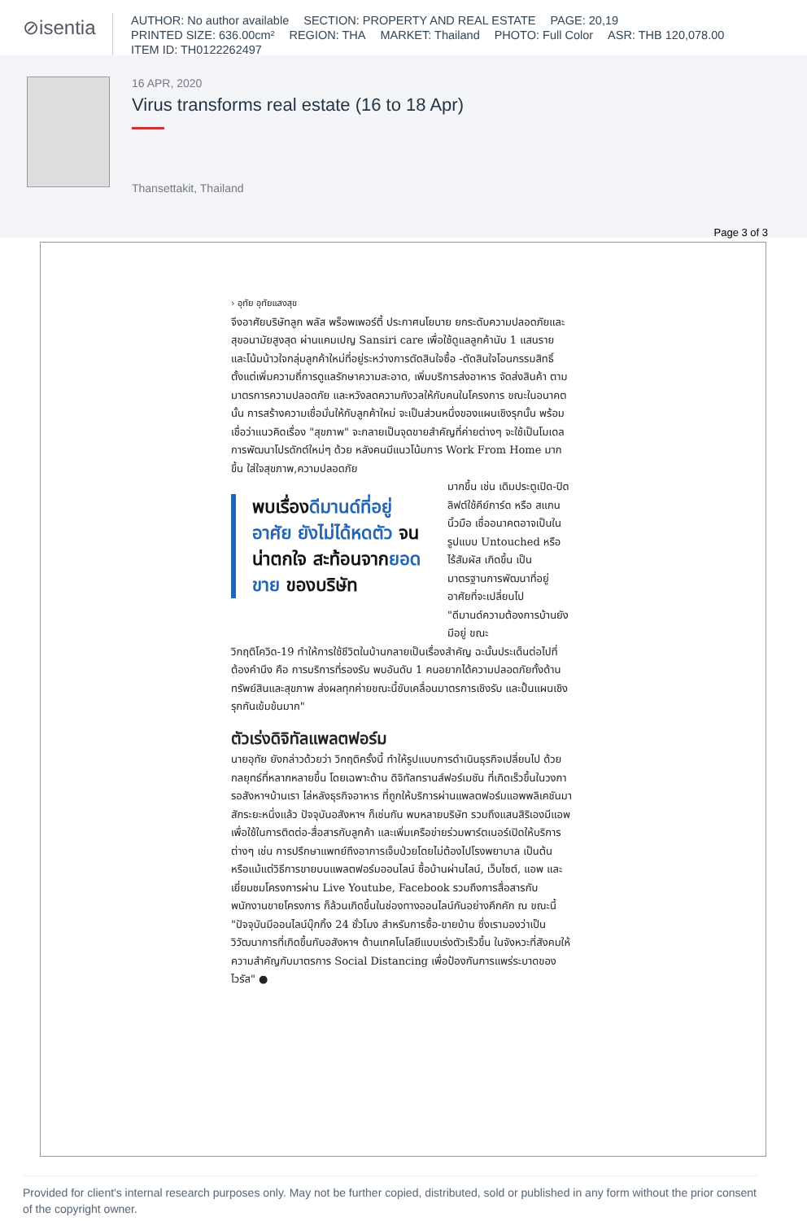⊘isentia
AUTHOR: No author available SECTION: PROPERTY AND REAL ESTATE PAGE: 20,19
PRINTED SIZE: 636.00cm² REGION: THA MARKET: Thailand PHOTO: Full Color ASR: THB 120,078.00
ITEM ID: TH0122262497
16 APR, 2020
Virus transforms real estate (16 to 18 Apr)
Thansettakit, Thailand
Page 3 of 3
› อุทัย อุทัยแสงสุข
จึงอาศัยบริษัทลูก พลัส พร็อพเพอร์ตี้ ประกาศนโยบาย ยกระดับความปลอดภัยและสุขอนามัยสูงสุด ผ่านแคมเปญ Sansiri care เพื่อใช้ดูแลลูกค้านับ 1 แสนราย และโน้มน้าวใจกลุ่มลูกค้าใหม่ที่อยู่ระหว่างการตัดสินใจซื้อ -ตัดสินใจโอนกรรมสิทธิ์ ตั้งแต่เพิ่มความถี่การดูแลรักษาความสะอาด, เพิ่มบริการส่งอาหาร จัดส่งสินค้า ตามมาตรการความปลอดภัย และหวังลดความกังวลให้กับคนในโครงการ ขณะในอนาคตนั้น การสร้างความเชื่อมั่นให้กับลูกค้าใหม่ จะเป็นส่วนหนึ่งของแผนเชิงรุกนั้น พร้อมเชื่อว่าแนวคิดเรื่อง "สุขภาพ" จะกลายเป็นจุดขายสำคัญที่ค่ายต่างๆ จะใช้เป็นโมเดลการพัฒนาโปรดักต์ใหม่ๆ ด้วย หลังคนมีแนวโน้มการ Work From Home มากขึ้น ใส่ใจสุขภาพ,ความปลอดภัย
พบเรื่องดีมานด์ที่อยู่อาศัย ยังไม่ได้หดตัว จนน่าตกใจ สะท้อนจากยอดขาย ของบริษัท
มากขึ้น เช่น เดิมประตูเปิด-ปิดลิฟต์ใช้คีย์การ์ด หรือ สแกนนิ้วมือ เชื่ออนาคตอาจเป็นในรูปแบบ Untouched หรือ ไร้สัมผัส เกิดขึ้น เป็นมาตรฐานการพัฒนาที่อยู่อาศัยที่จะเปลี่ยนไป
"ดีมานด์ความต้องการบ้านยังมีอยู่ ขณะ
วิกฤติโควิด-19 ทำให้การใช้ชีวิตในบ้านกลายเป็นเรื่องสำคัญ ฉะนั้นประเด็นต่อไปที่ต้องคำนึง คือ การบริการที่รองรับ พบอันดับ 1 คนอยากได้ความปลอดภัยทั้งด้านทรัพย์สินและสุขภาพ ส่งผลทุกค่ายขณะนี้ขับเคลื่อนมาตรการเชิงรับ และปั้นแผนเชิงรุกกันเข้มข้นมาก"
ตัวเร่งดิจิทัลแพลตฟอร์ม
นายอุทัย ยังกล่าวด้วยว่า วิกฤติครั้งนี้ ทำให้รูปแบบการดำเนินธุรกิจเปลี่ยนไป ด้วยกลยุทธ์ที่หลากหลายขึ้น โดยเฉพาะด้าน ดิจิทัลทรานส์ฟอร์เมชัน ที่เกิดเร็วขึ้นในวงการอสังหาฯบ้านเรา ไล่หลังธุรกิจอาหาร ที่ถูกให้บริการผ่านแพลตฟอร์มแอพพลิเคชันมาสักระยะหนึ่งแล้ว ปัจจุบันอสังหาฯ ก็เช่นกัน พบหลายบริษัท รวมถึงแสนสิริเองมีแอพเพื่อใช้ในการติดต่อ-สื่อสารกับลูกค้า และเพิ่มเครือข่ายร่วมพาร์ตเนอร์เปิดให้บริการต่างๆ เช่น การปรึกษาแพทย์ถึงอาการเจ็บป่วยโดยไม่ต้องไปโรงพยาบาล เป็นต้น หรือแม้แต่วิธีการขายบนแพลตฟอร์มออนไลน์ ซื้อบ้านผ่านไลน์, เว็บไซต์, แอพ และเยี่ยมชมโครงการผ่าน Live Youtube, Facebook รวมถึงการสื่อสารกับพนักงานขายโครงการ ก็ล้วนเกิดขึ้นในช่องทางออนไลน์กันอย่างคึกคัก ณ ขณะนี้
"ปัจจุบันมีออนไลน์บุ๊กกิ้ง 24 ชั่วโมง สำหรับการซื้อ-ขายบ้าน ซึ่งเรามองว่าเป็นวิวัฒนาการที่เกิดขึ้นกับอสังหาฯ ด้านเทคโนโลยีแบบเร่งตัวเร็วขึ้น ในจังหวะที่สังคมให้ความสำคัญกับมาตรการ Social Distancing เพื่อป้องกันการแพร่ระบาดของไวรัส" ●
Provided for client's internal research purposes only. May not be further copied, distributed, sold or published in any form without the prior consent of the copyright owner.